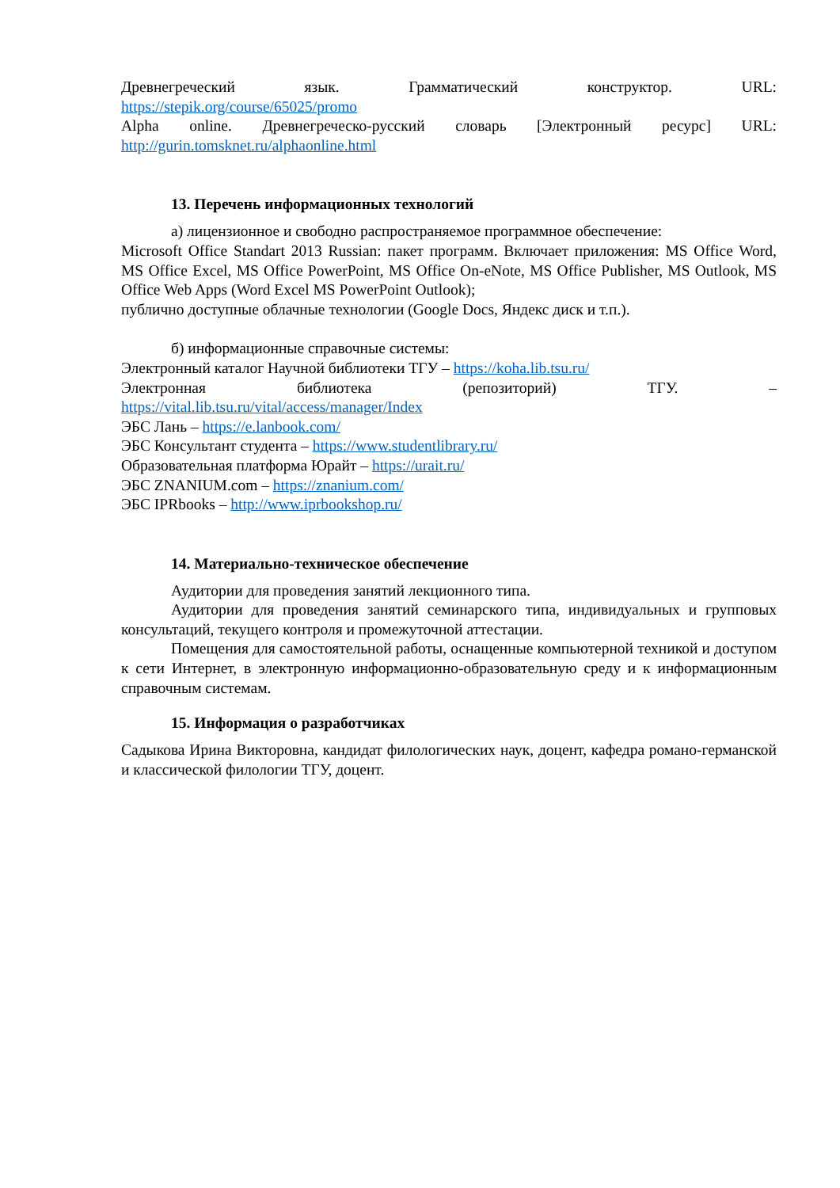Древнегреческий язык. Грамматический конструктор. URL:
https://stepik.org/course/65025/promo
Alpha online. Древнегреческо-русский словарь [Электронный ресурс] URL:
http://gurin.tomsknet.ru/alphaonline.html
13. Перечень информационных технологий
а) лицензионное и свободно распространяемое программное обеспечение:
Microsoft Office Standart 2013 Russian: пакет программ. Включает приложения: MS Office Word, MS Office Excel, MS Office PowerPoint, MS Office On-eNote, MS Office Publisher, MS Outlook, MS Office Web Apps (Word Excel MS PowerPoint Outlook);
публично доступные облачные технологии (Google Docs, Яндекс диск и т.п.).
б) информационные справочные системы:
Электронный каталог Научной библиотеки ТГУ – https://koha.lib.tsu.ru/
Электронная библиотека (репозиторий) ТГУ. –
https://vital.lib.tsu.ru/vital/access/manager/Index
ЭБС Лань – https://e.lanbook.com/
ЭБС Консультант студента – https://www.studentlibrary.ru/
Образовательная платформа Юрайт – https://urait.ru/
ЭБС ZNANIUM.com – https://znanium.com/
ЭБС IPRbooks – http://www.iprbookshop.ru/
14. Материально-техническое обеспечение
Аудитории для проведения занятий лекционного типа.
Аудитории для проведения занятий семинарского типа, индивидуальных и групповых консультаций, текущего контроля и промежуточной аттестации.
Помещения для самостоятельной работы, оснащенные компьютерной техникой и доступом к сети Интернет, в электронную информационно-образовательную среду и к информационным справочным системам.
15. Информация о разработчиках
Садыкова Ирина Викторовна, кандидат филологических наук, доцент, кафедра романо-германской и классической филологии ТГУ, доцент.